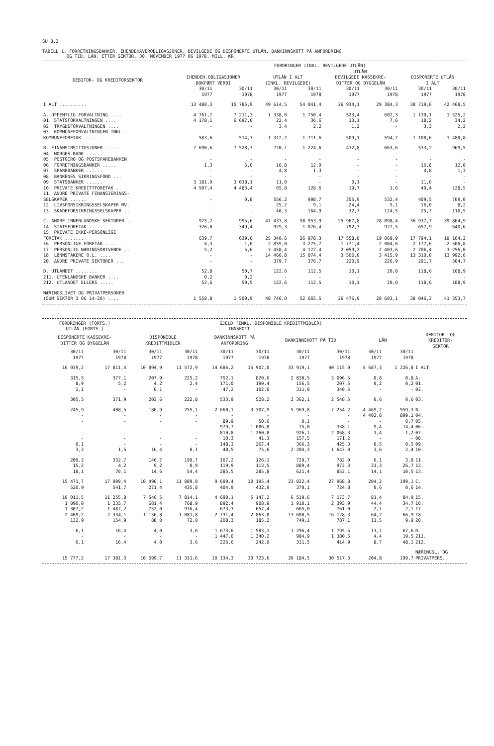SU 8.2
TABELL 1. FORRETNINGSBANKER. IHENDEHAVEROBLIGASJONER, BEVILGEDE OG DISPONERTE UTLÅN, BANKINNSKOTT PÅ ANFORDRING
OG TID, LÅN, ETTER SEKTOR. 30. NOVEMBER 1977 OG 1978. MILL. KR
| | FORDRINGER (INKL. BEVILGEDE UTLÅN) | | | | | | | |
| --- | --- | --- | --- | --- | --- | --- | --- | --- |
| | | | UTLÅN | | | | | |
| DEBITOR- OG KREDITORSEKTOR | IHENDEH.OBLIGASJONER BOKFØRT VERDI | | UTLÅN I ALT (INKL. BEVILGEDE) | | BEVILGEDE KASSEKRE- DITTER OG BYGGELÅN | | DISPONERTE UTLÅN I ALT | |
| | 30/11 1977 | 30/11 1978 | 30/11 1977 | 30/11 1978 | 30/11 1977 | 30/11 1978 | 30/11 1977 | 30/11 1978 |
| I ALT .......... | 13 480,3 | 15 785,9 | 49 614,5 | 54 041,4 | 26 934,1 | 29 384,3 | 38 719,6 | 42 468,5 |
| A. OFFENTLIG FORVALTNING .... | 4 761,7 | 7 211,3 | 1 338,0 | 1 750,4 | 523,4 | 602,3 | 1 130,1 | 1 525,2 |
| 01. STATSFORVALTNINGEN .... | 4 178,1 | 6 697,0 | 22,4 | 36,6 | 13,1 | 7,6 | 18,2 | 34,2 |
| 02. TRYGDEFORVALTNINGEN .... | - | - | 3,4 | 2,2 | 1,2 | - | 3,3 | 2,2 |
| 03. KOMMUNEFORVALTNINGEN INKL. KOMMUNEFORETAK ...... | 583,6 | 514,3 | 1 312,2 | 1 711,6 | 509,1 | 594,7 | 1 108,6 | 1 488,8 |
| B. FINANSINSTITUSJONER ..... | 7 690,6 | 7 528,3 | 720,1 | 1 224,6 | 432,8 | 663,6 | 533,2 | 969,5 |
| 04. NORGES BANK ...... | - | - | - | - | - | - | - | - |
| 05. POSTGIRO OG POSTSPAREBANKEN | - | - | - | - | - | - | - | - |
| 06. FORRETNINGSBANKER ..... | 1,3 | 6,0 | 16,8 | 12,0 | - | - | 16,8 | 12,0 |
| 07. SPAREBANKER ...... | - | - | 4,8 | 1,3 | - | - | 4,8 | 1,3 |
| 08. BANKENES SIKRINGSFOND ... | - | - | - | - | - | - | - | - |
| 09. STATSBANKER ...... | 3 181,9 | 3 038,1 | 11,0 | - | 0,1 | - | 11,0 | - |
| 10. PRIVATE KREDITTFORETAK .. | 4 507,4 | 4 483,4 | 65,8 | 128,6 | 19,7 | 1,6 | 49,4 | 128,5 |
| 11. ANDRE PRIVATE FINANSIERINGS- SELSKAPER ...... | - | 0,8 | 556,2 | 908,7 | 355,9 | 532,4 | 409,5 | 709,0 |
| 12. LIVSFORSIKRINGSSELSKAPER MV. | - | - | 25,2 | 9,1 | 24,4 | 5,1 | 16,0 | 8,2 |
| 13. SKADEFORSIKRINGSSELSKAPER .. | - | - | 40,3 | 164,9 | 32,7 | 124,5 | 25,7 | 110,5 |
| C. ANDRE INNENLANDSKE SEKTORER .. | 975,2 | 995,6 | 47 433,8 | 50 953,9 | 25 967,8 | 28 098,4 | 36 937,7 | 39 864,9 |
| 14. STATSFORETAK ..... | 326,0 | 349,4 | 929,3 | 1 076,4 | 792,3 | 977,5 | 657,9 | 640,6 |
| 15. PRIVATE IKKE-PERSONLIGE FORETAK ....... | 639,7 | 639,6 | 25 340,6 | 26 978,3 | 17 558,0 | 19 069,9 | 17 794,1 | 19 164,2 |
| 16. PERSONLIGE FORETAK .... | 4,3 | 1,0 | 2 859,0 | 3 275,7 | 1 771,4 | 2 004,6 | 2 177,6 | 2 506,8 |
| 17. PERSONLIG NÆRINGSDRIVENDE .. | 5,2 | 5,6 | 3 458,4 | 4 172,4 | 2 059,2 | 2 403,6 | 2 706,4 | 3 256,0 |
| 18. LØNNSTAKERE O.L. .... | - | - | 14 466,8 | 15 074,4 | 3 566,0 | 3 415,9 | 13 310,0 | 13 992,6 |
| 20. ANDRE PRIVATE SEKTORER ... | - | - | 379,7 | 376,7 | 220,9 | 226,9 | 291,7 | 304,7 |
| D. UTLANDET ........ | 52,8 | 50,7 | 122,6 | 112,5 | 10,1 | 20,0 | 118,6 | 108,9 |
| 211. UTENLANDSKE BANKER .... | 0,2 | 0,2 | - | - | - | - | - | - |
| 212. UTLANDET ELLERS ..... | 52,6 | 50,5 | 122,6 | 112,5 | 10,1 | 20,0 | 118,6 | 108,9 |
| NÆRINGSLIVET OG PRIVATPERSONER (SUM SEKTOR 3 OG 14-20) .... | 1 558,8 | 1 509,9 | 48 746,0 | 52 665,5 | 26 476,9 | 28 693,1 | 38 046,3 | 41 353,7 |
| FORDRINGER (FORTS.) | | GJELD (INKL. DISPONIBLE KREDITTMIDLER) | | | | | | | | |
| --- | --- | --- | --- | --- | --- | --- | --- | --- | --- | --- |
| UTLÅN (FORTS.) | | INNSKOTT | | | | | | | | |
| DISPONERTE KASSEKRE- DITTER OG BYGGELÅN | | DISPONIBLE KREDITTMIDLER | | BANKINNSKOTT PÅ ANFORDRING | | BANKINNSKOTT PÅ TID | | LÅN | | DEBITOR- OG KREDITOR- SEKTOR |
| 30/11 1977 | 30/11 1978 | 30/11 1977 | 30/11 1978 | 30/11 1977 | 30/11 1978 | 30/11 1977 | 30/11 1978 | 30/11 1977 | 30/11 1978 | |
| 16 039,2 | 17 811,4 | 10 894,9 | 11 572,9 | 14 686,2 | 15 907,0 | 33 919,1 | 40 115,0 | 4 687,3 | 1 226,8 | I ALT |
| 315,5 | 377,1 | 207,9 | 225,2 | 752,1 | 820,6 | 2 830,5 | 3 096,5 | 0,8 | 0,8 | A. |
| 8,9 | 5,2 | 4,2 | 2,4 | 171,0 | 190,4 | 156,5 | 207,5 | 0,2 | 0,2 | 01. |
| 1,1 | - | 0,1 | - | 47,2 | 102,0 | 311,9 | 340,5 | - | - | 02. |
| 305,5 | 371,9 | 203,6 | 222,8 | 533,9 | 528,2 | 2 362,1 | 2 548,5 | 0,6 | 0,6 | 03. |
| 245,9 | 408,5 | 186,9 | 255,1 | 2 660,1 | 3 307,9 | 5 969,8 | 7 254,2 | 4 469,2 | 959,3 | B. |
| - | - | - | - | - | - | - | - | 4 402,8 | 899,1 | 04. |
| - | - | - | - | 89,9 | 50,6 | 0,1 | - | - | 0,7 | 05. |
| - | - | - | - | 979,7 | 1 086,8 | 75,0 | 338,1 | 9,4 | 14,4 | 06. |
| - | - | - | - | 810,8 | 1 260,8 | 926,1 | 2 068,3 | 1,4 | 1,2 | 07. |
| - | - | - | - | 10,3 | 41,3 | 157,5 | 171,2 | - | - | 08. |
| 0,1 | - | - | - | 148,3 | 267,4 | 366,3 | 425,3 | 0,5 | 0,5 | 09. |
| 3,3 | 1,5 | 16,4 | 0,1 | 48,5 | 75,6 | 2 204,3 | 1 643,0 | 3,6 | 2,4 | 10. |
| 209,2 | 332,7 | 146,7 | 199,7 | 167,2 | 126,1 | 729,7 | 782,9 | 6,1 | 3,8 | 11. |
| 15,2 | 4,2 | 9,2 | 0,9 | 119,9 | 113,5 | 889,4 | 973,3 | 31,3 | 26,7 | 12. |
| 18,1 | 70,1 | 14,6 | 54,4 | 285,5 | 285,8 | 621,4 | 852,1 | 14,1 | 10,5 | 13. |
| 15 471,7 | 17 009,4 | 10 496,1 | 11 089,0 | 9 600,4 | 10 195,4 | 23 822,4 | 27 968,8 | 204,2 | 199,1 | C. |
| 520,9 | 541,7 | 271,4 | 435,8 | 404,9 | 432,9 | 370,1 | 724,8 | 0,6 | 0,6 | 14. |
| 10 011,5 | 11 255,8 | 7 546,5 | 7 814,1 | 4 690,1 | 5 147,2 | 6 519,6 | 7 173,7 | 81,4 | 84,9 | 15. |
| 1 090,0 | 1 235,7 | 681,4 | 768,9 | 892,4 | 908,9 | 1 910,1 | 2 393,9 | 44,4 | 34,7 | 16. |
| 1 307,2 | 1 487,2 | 752,0 | 916,4 | 673,3 | 657,4 | 665,0 | 761,0 | 2,1 | 2,1 | 17. |
| 2 409,2 | 2 334,1 | 1 156,8 | 1 081,8 | 2 731,4 | 2 863,8 | 13 608,5 | 16 128,3 | 64,2 | 66,9 | 18. |
| 132,9 | 154,9 | 88,0 | 72,0 | 208,3 | 185,2 | 749,1 | 787,1 | 11,5 | 9,9 | 20. |
| 6,1 | 16,4 | 4,0 | 3,6 | 1 673,6 | 1 583,1 | 1 296,4 | 1 795,5 | 13,1 | 67,6 | D. |
| - | - | - | - | 1 447,0 | 1 340,2 | 984,9 | 1 380,6 | 4,4 | 19,5 | 211. |
| 6,1 | 16,4 | 4,0 | 3,6 | 226,6 | 242,9 | 311,5 | 414,9 | 8,7 | 48,1 | 212. |
| 15 777,2 | 17 381,3 | 10 699,7 | 11 311,6 | 10 134,3 | 10 723,6 | 26 184,5 | 30 517,3 | 204,8 | 199,7 | NÆRINGSL. OG PRIVATPERS. |